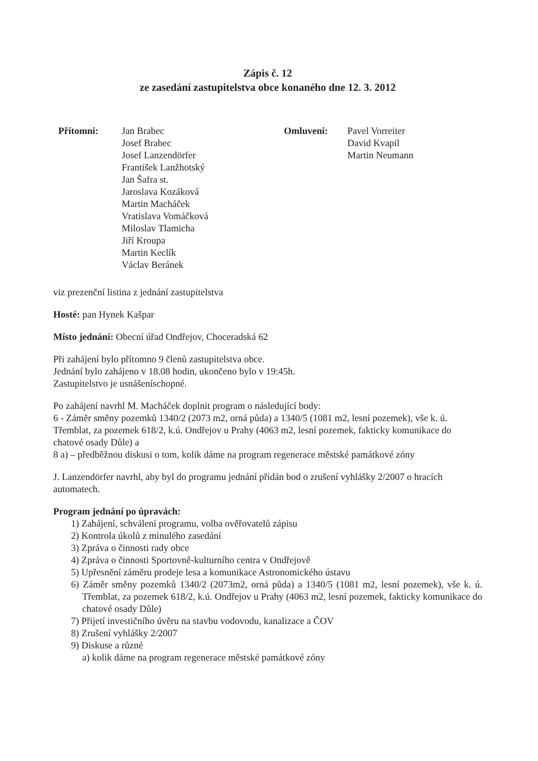Zápis č. 12
ze zasedání zastupitelstva obce konaného dne 12. 3. 2012
Přítomni: Jan Brabec
Josef Brabec
Josef Lanzendörfer
František Lanžhotský
Jan Šafra st.
Jaroslava Kozáková
Martin Macháček
Vratislava Vomáčková
Miloslav Tlamicha
Jiří Kroupa
Martin Keclík
Václav Beránek
Omluveni: Pavel Vorreiter
David Kvapil
Martin Neumann
viz prezenční listina z jednání zastupitelstva
Hosté: pan Hynek Kašpar
Místo jednání: Obecní úřad Ondřejov, Choceradská 62
Při zahájení bylo přítomno 9 členů zastupitelstva obce.
Jednání bylo zahájeno v 18.08 hodin, ukončeno bylo v 19:45h.
Zastupitelstvo je usnášeníschopné.
Po zahájení navrhl M. Macháček doplnit program o následující body:
6 - Záměr směny pozemků 1340/2 (2073 m2, orná půda) a 1340/5 (1081 m2, lesní pozemek), vše k. ú. Třemblat, za pozemek 618/2, k.ú. Ondřejov u Prahy (4063 m2, lesní pozemek, fakticky komunikace do chatové osady Důle) a
8 a) – předběžnou diskusi o tom, kolik dáme na program regenerace městské památkové zóny
J. Lanzendörfer navrhl, aby byl do programu jednání přidán bod o zrušení vyhlášky 2/2007 o hracích automatech.
Program jednání po úpravách:
1) Zahájení, schválení programu, volba ověřovatelů zápisu
2) Kontrola úkolů z minulého zasedání
3) Zpráva o činnosti rady obce
4) Zpráva o činnosti Sportovně-kulturního centra v Ondřejově
5) Upřesnění záměru prodeje lesa a komunikace Astronomického ústavu
6) Záměr směny pozemků 1340/2 (2073m2, orná půda) a 1340/5 (1081 m2, lesní pozemek), vše k. ú. Třemblat, za pozemek 618/2, k.ú. Ondřejov u Prahy (4063 m2, lesní pozemek, fakticky komunikace do chatové osady Důle)
7) Přijetí investičního úvěru na stavbu vodovodu, kanalizace a ČOV
8) Zrušení vyhlášky 2/2007
9) Diskuse a různé
a) kolik dáme na program regenerace městské památkové zóny